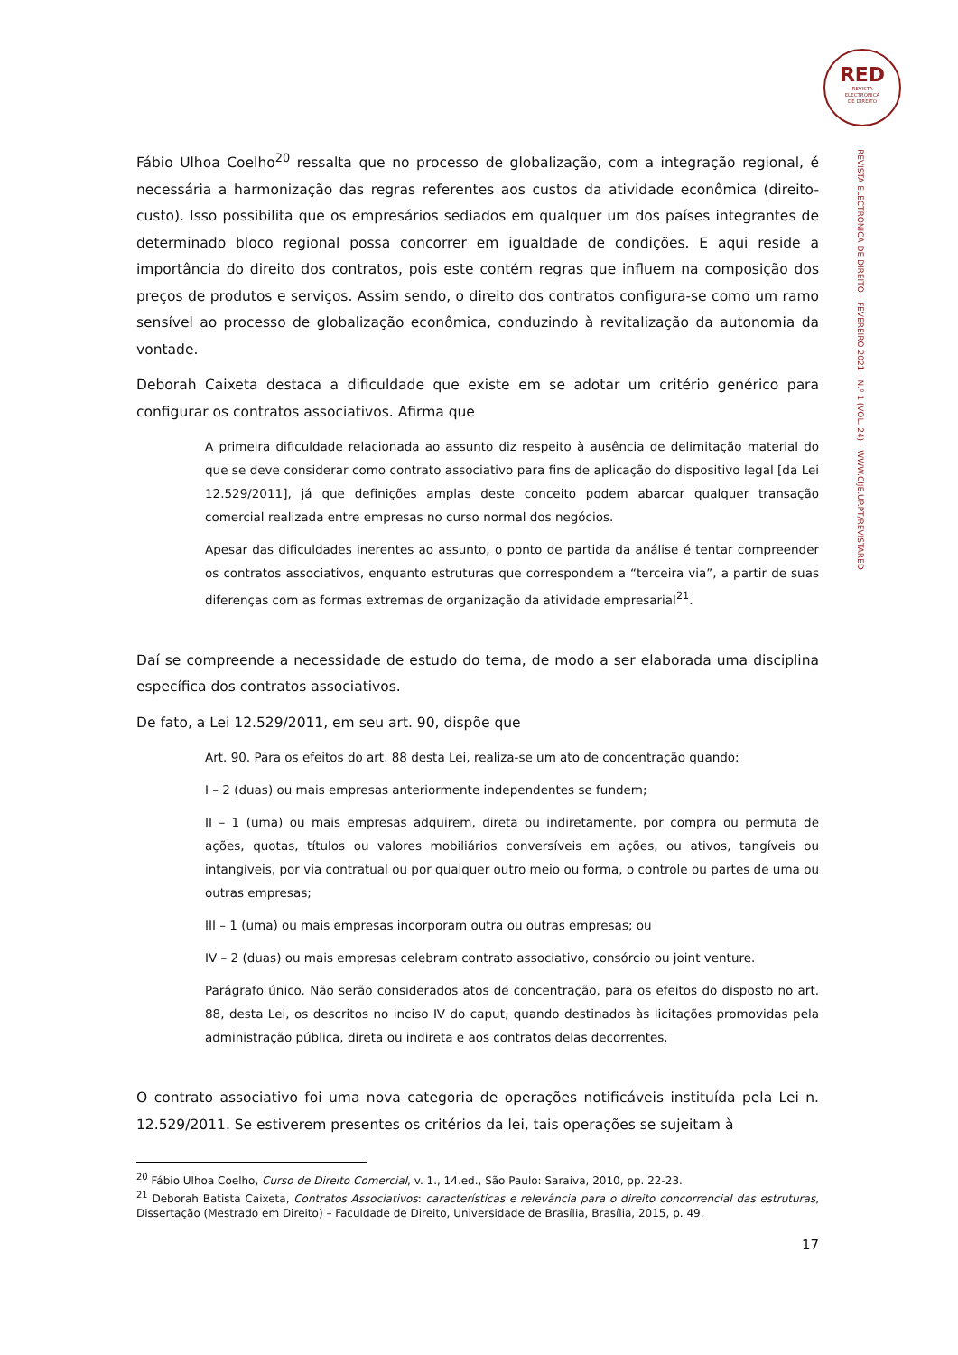RED
REVISTA
ELECTRÓNICA
DE DIREITO
REVISTA ELECTRÓNICA DE DIREITO – FEVEREIRO 2021 – N.º 1 (VOL. 24) – WWW.CIJE.UP.PT/REVISTARED
Fábio Ulhoa Coelho<sup>20</sup> ressalta que no processo de globalização, com a integração regional, é necessária a harmonização das regras referentes aos custos da atividade econômica (direito-custo). Isso possibilita que os empresários sediados em qualquer um dos países integrantes de determinado bloco regional possa concorrer em igualdade de condições. E aqui reside a importância do direito dos contratos, pois este contém regras que influem na composição dos preços de produtos e serviços. Assim sendo, o direito dos contratos configura-se como um ramo sensível ao processo de globalização econômica, conduzindo à revitalização da autonomia da vontade.
Deborah Caixeta destaca a dificuldade que existe em se adotar um critério genérico para configurar os contratos associativos. Afirma que
A primeira dificuldade relacionada ao assunto diz respeito à ausência de delimitação material do que se deve considerar como contrato associativo para fins de aplicação do dispositivo legal [da Lei 12.529/2011], já que definições amplas deste conceito podem abarcar qualquer transação comercial realizada entre empresas no curso normal dos negócios.
Apesar das dificuldades inerentes ao assunto, o ponto de partida da análise é tentar compreender os contratos associativos, enquanto estruturas que correspondem a “terceira via”, a partir de suas diferenças com as formas extremas de organização da atividade empresarial<sup>21</sup>.
Daí se compreende a necessidade de estudo do tema, de modo a ser elaborada uma disciplina específica dos contratos associativos.
De fato, a Lei 12.529/2011, em seu art. 90, dispõe que
Art. 90. Para os efeitos do art. 88 desta Lei, realiza-se um ato de concentração quando:
I – 2 (duas) ou mais empresas anteriormente independentes se fundem;
II – 1 (uma) ou mais empresas adquirem, direta ou indiretamente, por compra ou permuta de ações, quotas, títulos ou valores mobiliários conversíveis em ações, ou ativos, tangíveis ou intangíveis, por via contratual ou por qualquer outro meio ou forma, o controle ou partes de uma ou outras empresas;
III – 1 (uma) ou mais empresas incorporam outra ou outras empresas; ou
IV – 2 (duas) ou mais empresas celebram contrato associativo, consórcio ou joint venture.
Parágrafo único. Não serão considerados atos de concentração, para os efeitos do disposto no art. 88, desta Lei, os descritos no inciso IV do caput, quando destinados às licitações promovidas pela administração pública, direta ou indireta e aos contratos delas decorrentes.
O contrato associativo foi uma nova categoria de operações notificáveis instituída pela Lei n. 12.529/2011. Se estiverem presentes os critérios da lei, tais operações se sujeitam à
<sup>20</sup> Fábio Ulhoa Coelho, Curso de Direito Comercial, v. 1., 14.ed., São Paulo: Saraiva, 2010, pp. 22-23.
<sup>21</sup> Deborah Batista Caixeta, Contratos Associativos: características e relevância para o direito concorrencial das estruturas, Dissertação (Mestrado em Direito) – Faculdade de Direito, Universidade de Brasília, Brasília, 2015, p. 49.
17